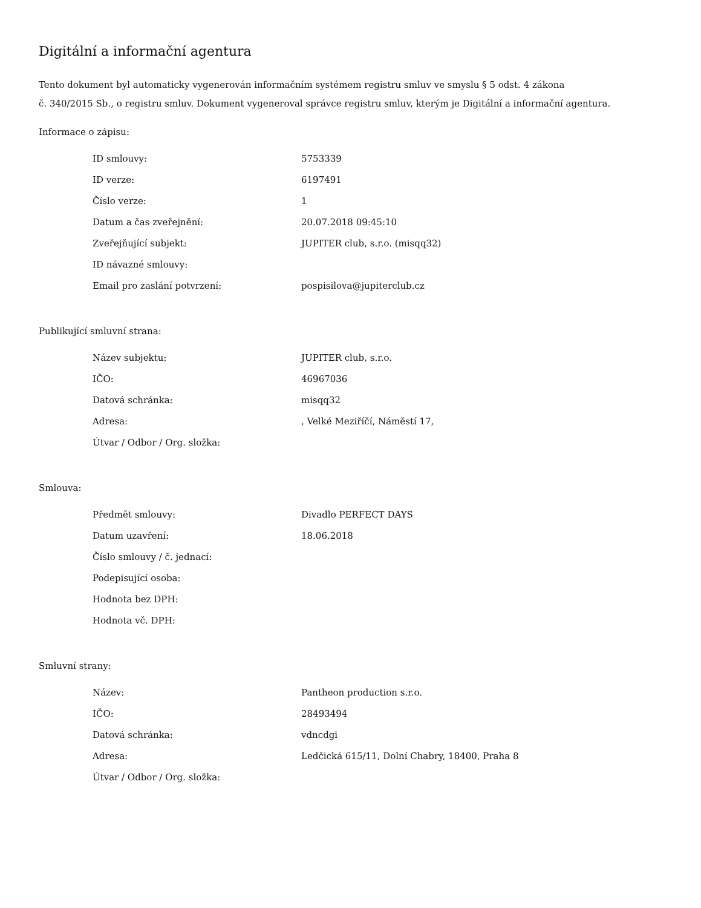Digitální a informační agentura
Tento dokument byl automaticky vygenerován informačním systémem registru smluv ve smyslu § 5 odst. 4 zákona
č. 340/2015 Sb., o registru smluv. Dokument vygeneroval správce registru smluv, kterým je Digitální a informační agentura.
Informace o zápisu:
| ID smlouvy: | 5753339 |
| ID verze: | 6197491 |
| Číslo verze: | 1 |
| Datum a čas zveřejnění: | 20.07.2018 09:45:10 |
| Zveřejňující subjekt: | JUPITER club, s.r.o. (misqq32) |
| ID návazné smlouvy: | |
| Email pro zaslání potvrzení: | pospisilova@jupiterclub.cz |
Publikující smluvní strana:
| Název subjektu: | JUPITER club, s.r.o. |
| IČO: | 46967036 |
| Datová schránka: | misqq32 |
| Adresa: | , Velké Meziříčí, Náměstí 17, |
| Útvar / Odbor / Org. složka: | |
Smlouva:
| Předmět smlouvy: | Divadlo PERFECT DAYS |
| Datum uzavření: | 18.06.2018 |
| Číslo smlouvy / č. jednací: | |
| Podepisující osoba: | |
| Hodnota bez DPH: | |
| Hodnota vč. DPH: | |
Smluvní strany:
| Název: | Pantheon production s.r.o. |
| IČO: | 28493494 |
| Datová schránka: | vdncdgi |
| Adresa: | Ledčická 615/11, Dolní Chabry, 18400, Praha 8 |
| Útvar / Odbor / Org. složka: | |